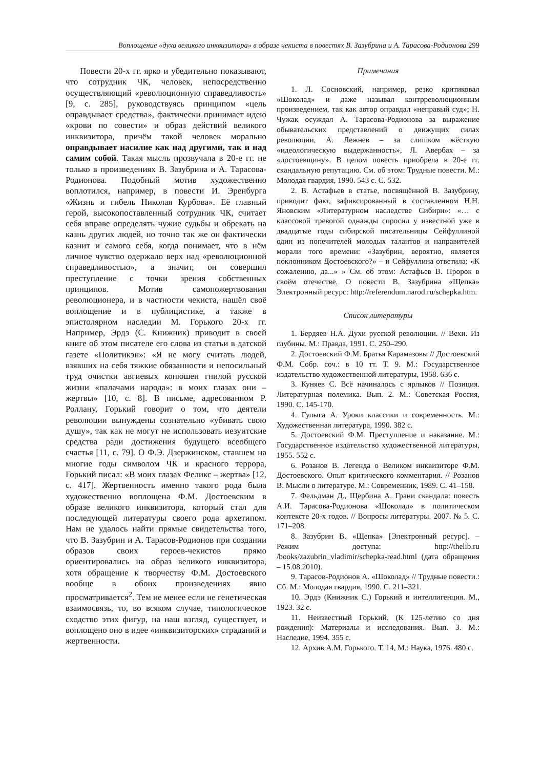Воплощение «духа великого инквизитора» в образе чекиста в повестях В. Зазубрина и А. Тарасова-Родионова 299
Повести 20-х гг. ярко и убедительно показывают, что сотрудник ЧК, человек, непосредственно осуществляющий «революционную справедливость» [9, с. 285], руководствуясь принципом «цель оправдывает средства», фактически принимает идею «крови по совести» и образ действий великого инквизитора, причём такой человек морально оправдывает насилие как над другими, так и над самим собой. Такая мысль прозвучала в 20-е гг. не только в произведениях В. Зазубрина и А. Тарасова-Родионова. Подобный мотив художественно воплотился, например, в повести И. Эренбурга «Жизнь и гибель Николая Курбова». Её главный герой, высокопоставленный сотрудник ЧК, считает себя вправе определять чужие судьбы и обрекать на казнь других людей, но точно так же он фактически казнит и самого себя, когда понимает, что в нём личное чувство одержало верх над «революционной справедливостью», а значит, он совершил преступление с точки зрения собственных принципов. Мотив самопожертвования революционера, и в частности чекиста, нашёл своё воплощение и в публицистике, а также в эпистолярном наследии М. Горького 20-х гг. Например, Эрдэ (С. Книжник) приводит в своей книге об этом писателе его слова из статьи в датской газете «Политикэн»: «Я не могу считать людей, взявших на себя тяжкие обязанности и непосильный труд очистки авгиевых конюшен гнилой русской жизни «палачами народа»: в моих глазах они – жертвы» [10, с. 8]. В письме, адресованном Р. Роллану, Горький говорит о том, что деятели революции вынуждены сознательно «убивать свою душу», так как не могут не использовать иезуитские средства ради достижения будущего всеобщего счастья [11, с. 79]. О Ф.Э. Дзержинском, ставшем на многие годы символом ЧК и красного террора, Горький писал: «В моих глазах Феликс – жертва» [12, с. 417]. Жертвенность именно такого рода была художественно воплощена Ф.М. Достоевским в образе великого инквизитора, который стал для последующей литературы своего рода архетипом. Нам не удалось найти прямые свидетельства того, что В. Зазубрин и А. Тарасов-Родионов при создании образов своих героев-чекистов прямо ориентировались на образ великого инквизитора, хотя обращение к творчеству Ф.М. Достоевского вообще в обоих произведениях явно просматривается<sup>2</sup>. Тем не менее если не генетическая взаимосвязь, то, во всяком случае, типологическое сходство этих фигур, на наш взгляд, существует, и воплощено оно в идее «инквизиторских» страданий и жертвенности.
Примечания
1. Л. Сосновский, например, резко критиковал «Шоколад» и даже называл контрреволюционным произведением, так как автор оправдал «неправый суд»; Н. Чужак осуждал А. Тарасова-Родионова за выражение обывательских представлений о движущих силах революции, А. Лежнев – за слишком жёсткую «идеологическую выдержанность», Л. Авербах – за «достоевщину». В целом повесть приобрела в 20-е гг. скандальную репутацию. См. об этом: Трудные повести. М.: Молодая гвардия, 1990. 543 с. С. 532.
2. В. Астафьев в статье, посвящённой В. Зазубрину, приводит факт, зафиксированный в составленном Н.Н. Яновским «Литературном наследстве Сибири»: «… с классовой тревогой однажды спросил у известной уже в двадцатые годы сибирской писательницы Сейфуллиной один из попечителей молодых талантов и направителей морали того времени: «Зазубрин, вероятно, является поклонником Достоевского?» – и Сейфуллина ответила: «К сожалению, да...» » См. об этом: Астафьев В. Пророк в своём отечестве. О повести В. Зазубрина «Щепка» Электронный ресурс: http://referendum.narod.ru/schepka.htm.
Список литературы
1. Бердяев Н.А. Духи русской революции. // Вехи. Из глубины. М.: Правда, 1991. С. 250–290.
2. Достоевский Ф.М. Братья Карамазовы // Достоевский Ф.М. Собр. соч.: в 10 тт. Т. 9. М.: Государственное издательство художественной литературы, 1958. 636 с.
3. Куняев С. Всё начиналось с ярлыков // Позиция. Литературная полемика. Вып. 2. М.: Советская Россия, 1990. С. 145-170.
4. Гулыга А. Уроки классики и современность. М.: Художественная литература, 1990. 382 с.
5. Достоевский Ф.М. Преступление и наказание. М.: Государственное издательство художественной литературы, 1955. 552 с.
6. Розанов В. Легенда о Великом инквизиторе Ф.М. Достоевского. Опыт критического комментария. // Розанов В. Мысли о литературе. М.: Современник, 1989. С. 41–158.
7. Фельдман Д., Щербина А. Грани скандала: повесть А.И. Тарасова-Родионова «Шоколад» в политическом контексте 20-х годов. // Вопросы литературы. 2007. № 5. С. 171–208.
8. Зазубрин В. «Щепка» [Электронный ресурс]. – Режим доступа: http://thelib.ru /books/zazubrin_vladimir/schepka-read.html (дата обращения – 15.08.2010).
9. Тарасов-Родионов А. «Шоколад» // Трудные повести.: Сб. М.: Молодая гвардия, 1990. С. 211–321.
10. Эрдэ (Книжник С.) Горький и интеллигенция. М., 1923. 32 с.
11. Неизвестный Горький. (К 125-летию со дня рождения): Материалы и исследования. Вып. 3. М.: Наследие, 1994. 355 с.
12. Архив А.М. Горького. Т. 14, М.: Наука, 1976. 480 с.